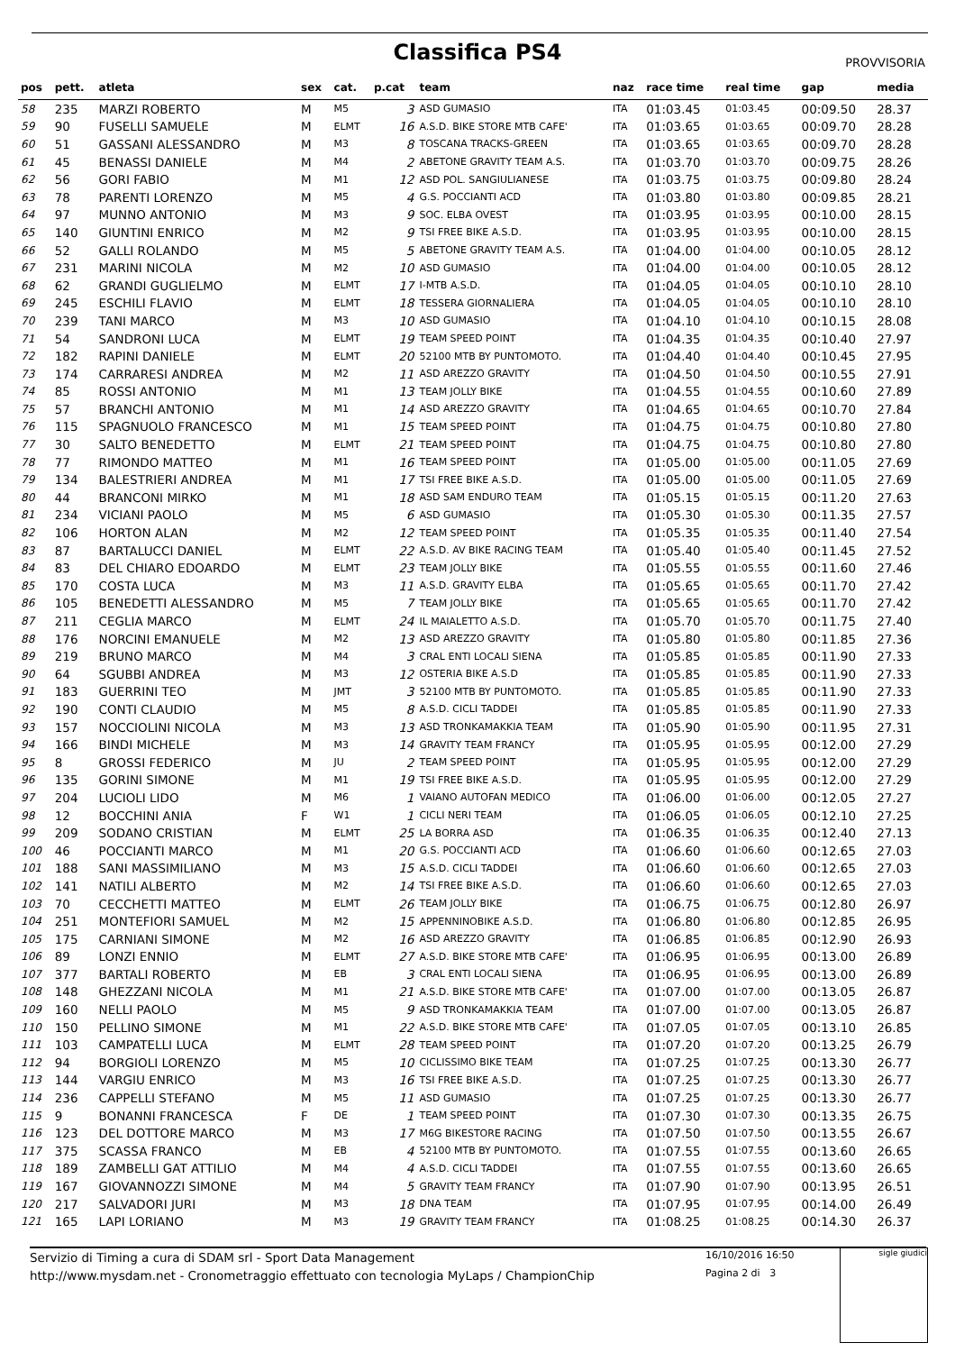Classifica PS4
PROVVISORIA
| pos | pett. | atleta | sex | cat. | p.cat | team | naz | race time | real time | gap | media |
| --- | --- | --- | --- | --- | --- | --- | --- | --- | --- | --- | --- |
| 58 | 235 | MARZI ROBERTO | M | M5 | 3 | ASD GUMASIO | ITA | 01:03.45 | 01:03.45 | 00:09.50 | 28.37 |
| 59 | 90 | FUSELLI SAMUELE | M | ELMT | 16 | A.S.D. BIKE STORE MTB CAFE' | ITA | 01:03.65 | 01:03.65 | 00:09.70 | 28.28 |
| 60 | 51 | GASSANI ALESSANDRO | M | M3 | 8 | TOSCANA TRACKS-GREEN | ITA | 01:03.65 | 01:03.65 | 00:09.70 | 28.28 |
| 61 | 45 | BENASSI DANIELE | M | M4 | 2 | ABETONE GRAVITY TEAM A.S. | ITA | 01:03.70 | 01:03.70 | 00:09.75 | 28.26 |
| 62 | 56 | GORI FABIO | M | M1 | 12 | ASD POL. SANGIULIANESE | ITA | 01:03.75 | 01:03.75 | 00:09.80 | 28.24 |
| 63 | 78 | PARENTI LORENZO | M | M5 | 4 | G.S. POCCIANTI ACD | ITA | 01:03.80 | 01:03.80 | 00:09.85 | 28.21 |
| 64 | 97 | MUNNO ANTONIO | M | M3 | 9 | SOC. ELBA OVEST | ITA | 01:03.95 | 01:03.95 | 00:10.00 | 28.15 |
| 65 | 140 | GIUNTINI ENRICO | M | M2 | 9 | TSI FREE BIKE A.S.D. | ITA | 01:03.95 | 01:03.95 | 00:10.00 | 28.15 |
| 66 | 52 | GALLI ROLANDO | M | M5 | 5 | ABETONE GRAVITY TEAM A.S. | ITA | 01:04.00 | 01:04.00 | 00:10.05 | 28.12 |
| 67 | 231 | MARINI NICOLA | M | M2 | 10 | ASD GUMASIO | ITA | 01:04.00 | 01:04.00 | 00:10.05 | 28.12 |
| 68 | 62 | GRANDI GUGLIELMO | M | ELMT | 17 | I-MTB A.S.D. | ITA | 01:04.05 | 01:04.05 | 00:10.10 | 28.10 |
| 69 | 245 | ESCHILI FLAVIO | M | ELMT | 18 | TESSERA GIORNALIERA | ITA | 01:04.05 | 01:04.05 | 00:10.10 | 28.10 |
| 70 | 239 | TANI MARCO | M | M3 | 10 | ASD GUMASIO | ITA | 01:04.10 | 01:04.10 | 00:10.15 | 28.08 |
| 71 | 54 | SANDRONI LUCA | M | ELMT | 19 | TEAM SPEED POINT | ITA | 01:04.35 | 01:04.35 | 00:10.40 | 27.97 |
| 72 | 182 | RAPINI DANIELE | M | ELMT | 20 | 52100 MTB BY PUNTOMOTO. | ITA | 01:04.40 | 01:04.40 | 00:10.45 | 27.95 |
| 73 | 174 | CARRARESI ANDREA | M | M2 | 11 | ASD AREZZO GRAVITY | ITA | 01:04.50 | 01:04.50 | 00:10.55 | 27.91 |
| 74 | 85 | ROSSI ANTONIO | M | M1 | 13 | TEAM JOLLY BIKE | ITA | 01:04.55 | 01:04.55 | 00:10.60 | 27.89 |
| 75 | 57 | BRANCHI ANTONIO | M | M1 | 14 | ASD AREZZO GRAVITY | ITA | 01:04.65 | 01:04.65 | 00:10.70 | 27.84 |
| 76 | 115 | SPAGNUOLO FRANCESCO | M | M1 | 15 | TEAM SPEED POINT | ITA | 01:04.75 | 01:04.75 | 00:10.80 | 27.80 |
| 77 | 30 | SALTO BENEDETTO | M | ELMT | 21 | TEAM SPEED POINT | ITA | 01:04.75 | 01:04.75 | 00:10.80 | 27.80 |
| 78 | 77 | RIMONDO MATTEO | M | M1 | 16 | TEAM SPEED POINT | ITA | 01:05.00 | 01:05.00 | 00:11.05 | 27.69 |
| 79 | 134 | BALESTRIERI ANDREA | M | M1 | 17 | TSI FREE BIKE A.S.D. | ITA | 01:05.00 | 01:05.00 | 00:11.05 | 27.69 |
| 80 | 44 | BRANCONI MIRKO | M | M1 | 18 | ASD SAM ENDURO TEAM | ITA | 01:05.15 | 01:05.15 | 00:11.20 | 27.63 |
| 81 | 234 | VICIANI PAOLO | M | M5 | 6 | ASD GUMASIO | ITA | 01:05.30 | 01:05.30 | 00:11.35 | 27.57 |
| 82 | 106 | HORTON ALAN | M | M2 | 12 | TEAM SPEED POINT | ITA | 01:05.35 | 01:05.35 | 00:11.40 | 27.54 |
| 83 | 87 | BARTALUCCI DANIEL | M | ELMT | 22 | A.S.D. AV BIKE RACING TEAM | ITA | 01:05.40 | 01:05.40 | 00:11.45 | 27.52 |
| 84 | 83 | DEL CHIARO EDOARDO | M | ELMT | 23 | TEAM JOLLY BIKE | ITA | 01:05.55 | 01:05.55 | 00:11.60 | 27.46 |
| 85 | 170 | COSTA LUCA | M | M3 | 11 | A.S.D. GRAVITY ELBA | ITA | 01:05.65 | 01:05.65 | 00:11.70 | 27.42 |
| 86 | 105 | BENEDETTI ALESSANDRO | M | M5 | 7 | TEAM JOLLY BIKE | ITA | 01:05.65 | 01:05.65 | 00:11.70 | 27.42 |
| 87 | 211 | CEGLIA MARCO | M | ELMT | 24 | IL MAIALETTO A.S.D. | ITA | 01:05.70 | 01:05.70 | 00:11.75 | 27.40 |
| 88 | 176 | NORCINI EMANUELE | M | M2 | 13 | ASD AREZZO GRAVITY | ITA | 01:05.80 | 01:05.80 | 00:11.85 | 27.36 |
| 89 | 219 | BRUNO MARCO | M | M4 | 3 | CRAL ENTI LOCALI SIENA | ITA | 01:05.85 | 01:05.85 | 00:11.90 | 27.33 |
| 90 | 64 | SGUBBI ANDREA | M | M3 | 12 | OSTERIA BIKE A.S.D | ITA | 01:05.85 | 01:05.85 | 00:11.90 | 27.33 |
| 91 | 183 | GUERRINI TEO | M | JMT | 3 | 52100 MTB BY PUNTOMOTO. | ITA | 01:05.85 | 01:05.85 | 00:11.90 | 27.33 |
| 92 | 190 | CONTI CLAUDIO | M | M5 | 8 | A.S.D. CICLI TADDEI | ITA | 01:05.85 | 01:05.85 | 00:11.90 | 27.33 |
| 93 | 157 | NOCCIOLINI NICOLA | M | M3 | 13 | ASD TRONKAMAKKIA TEAM | ITA | 01:05.90 | 01:05.90 | 00:11.95 | 27.31 |
| 94 | 166 | BINDI MICHELE | M | M3 | 14 | GRAVITY TEAM FRANCY | ITA | 01:05.95 | 01:05.95 | 00:12.00 | 27.29 |
| 95 | 8 | GROSSI FEDERICO | M | JU | 2 | TEAM SPEED POINT | ITA | 01:05.95 | 01:05.95 | 00:12.00 | 27.29 |
| 96 | 135 | GORINI SIMONE | M | M1 | 19 | TSI FREE BIKE A.S.D. | ITA | 01:05.95 | 01:05.95 | 00:12.00 | 27.29 |
| 97 | 204 | LUCIOLI LIDO | M | M6 | 1 | VAIANO AUTOFAN MEDICO | ITA | 01:06.00 | 01:06.00 | 00:12.05 | 27.27 |
| 98 | 12 | BOCCHINI ANIA | F | W1 | 1 | CICLI NERI TEAM | ITA | 01:06.05 | 01:06.05 | 00:12.10 | 27.25 |
| 99 | 209 | SODANO CRISTIAN | M | ELMT | 25 | LA BORRA ASD | ITA | 01:06.35 | 01:06.35 | 00:12.40 | 27.13 |
| 100 | 46 | POCCIANTI MARCO | M | M1 | 20 | G.S. POCCIANTI ACD | ITA | 01:06.60 | 01:06.60 | 00:12.65 | 27.03 |
| 101 | 188 | SANI MASSIMILIANO | M | M3 | 15 | A.S.D. CICLI TADDEI | ITA | 01:06.60 | 01:06.60 | 00:12.65 | 27.03 |
| 102 | 141 | NATILI ALBERTO | M | M2 | 14 | TSI FREE BIKE A.S.D. | ITA | 01:06.60 | 01:06.60 | 00:12.65 | 27.03 |
| 103 | 70 | CECCHETTI MATTEO | M | ELMT | 26 | TEAM JOLLY BIKE | ITA | 01:06.75 | 01:06.75 | 00:12.80 | 26.97 |
| 104 | 251 | MONTEFIORI SAMUEL | M | M2 | 15 | APPENNINOBIKE A.S.D. | ITA | 01:06.80 | 01:06.80 | 00:12.85 | 26.95 |
| 105 | 175 | CARNIANI SIMONE | M | M2 | 16 | ASD AREZZO GRAVITY | ITA | 01:06.85 | 01:06.85 | 00:12.90 | 26.93 |
| 106 | 89 | LONZI ENNIO | M | ELMT | 27 | A.S.D. BIKE STORE MTB CAFE' | ITA | 01:06.95 | 01:06.95 | 00:13.00 | 26.89 |
| 107 | 377 | BARTALI ROBERTO | M | EB | 3 | CRAL ENTI LOCALI SIENA | ITA | 01:06.95 | 01:06.95 | 00:13.00 | 26.89 |
| 108 | 148 | GHEZZANI NICOLA | M | M1 | 21 | A.S.D. BIKE STORE MTB CAFE' | ITA | 01:07.00 | 01:07.00 | 00:13.05 | 26.87 |
| 109 | 160 | NELLI PAOLO | M | M5 | 9 | ASD TRONKAMAKKIA TEAM | ITA | 01:07.00 | 01:07.00 | 00:13.05 | 26.87 |
| 110 | 150 | PELLINO SIMONE | M | M1 | 22 | A.S.D. BIKE STORE MTB CAFE' | ITA | 01:07.05 | 01:07.05 | 00:13.10 | 26.85 |
| 111 | 103 | CAMPATELLI LUCA | M | ELMT | 28 | TEAM SPEED POINT | ITA | 01:07.20 | 01:07.20 | 00:13.25 | 26.79 |
| 112 | 94 | BORGIOLI LORENZO | M | M5 | 10 | CICLISSIMO BIKE TEAM | ITA | 01:07.25 | 01:07.25 | 00:13.30 | 26.77 |
| 113 | 144 | VARGIU ENRICO | M | M3 | 16 | TSI FREE BIKE A.S.D. | ITA | 01:07.25 | 01:07.25 | 00:13.30 | 26.77 |
| 114 | 236 | CAPPELLI STEFANO | M | M5 | 11 | ASD GUMASIO | ITA | 01:07.25 | 01:07.25 | 00:13.30 | 26.77 |
| 115 | 9 | BONANNI FRANCESCA | F | DE | 1 | TEAM SPEED POINT | ITA | 01:07.30 | 01:07.30 | 00:13.35 | 26.75 |
| 116 | 123 | DEL DOTTORE MARCO | M | M3 | 17 | M6G BIKESTORE RACING | ITA | 01:07.50 | 01:07.50 | 00:13.55 | 26.67 |
| 117 | 375 | SCASSA FRANCO | M | EB | 4 | 52100 MTB BY PUNTOMOTO. | ITA | 01:07.55 | 01:07.55 | 00:13.60 | 26.65 |
| 118 | 189 | ZAMBELLI GAT ATTILIO | M | M4 | 4 | A.S.D. CICLI TADDEI | ITA | 01:07.55 | 01:07.55 | 00:13.60 | 26.65 |
| 119 | 167 | GIOVANNOZZI SIMONE | M | M4 | 5 | GRAVITY TEAM FRANCY | ITA | 01:07.90 | 01:07.90 | 00:13.95 | 26.51 |
| 120 | 217 | SALVADORI JURI | M | M3 | 18 | DNA TEAM | ITA | 01:07.95 | 01:07.95 | 00:14.00 | 26.49 |
| 121 | 165 | LAPI LORIANO | M | M3 | 19 | GRAVITY TEAM FRANCY | ITA | 01:08.25 | 01:08.25 | 00:14.30 | 26.37 |
Servizio di Timing a cura di SDAM srl - Sport Data Management
http://www.mysdam.net - Cronometraggio effettuato con tecnologia MyLaps / ChampionChip
16/10/2016 16:50
Pagina 2 di 3
sigle giudici